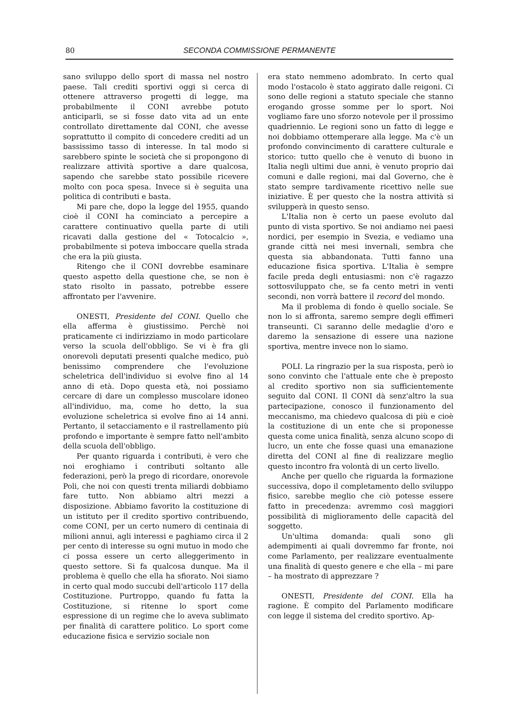80 SECONDA COMMISSIONE PERMANENTE
sano sviluppo dello sport di massa nel nostro paese. Tali crediti sportivi oggi si cerca di ottenere attraverso progetti di legge, ma probabilmente il CONI avrebbe potuto anticiparli, se si fosse dato vita ad un ente controllato direttamente dal CONI, che avesse soprattutto il compito di concedere crediti ad un bassissimo tasso di interesse. In tal modo si sarebbero spinte le società che si propongono di realizzare attività sportive a dare qualcosa, sapendo che sarebbe stato possibile ricevere molto con poca spesa. Invece si è seguita una politica di contributi e basta.
Mi pare che, dopo la legge del 1955, quando cioè il CONI ha cominciato a percepire a carattere continuativo quella parte di utili ricavati dalla gestione del « Totocalcio », probabilmente si poteva imboccare quella strada che era la più giusta.
Ritengo che il CONI dovrebbe esaminare questo aspetto della questione che, se non è stato risolto in passato, potrebbe essere affrontato per l'avvenire.
ONESTI, Presidente del CONI. Quello che ella afferma è giustissimo. Perchè noi praticamente ci indirizziamo in modo particolare verso la scuola dell'obbligo. Se vi è fra gli onorevoli deputati presenti qualche medico, può benissimo comprendere che l'evoluzione scheletrica dell'individuo si evolve fino al 14 anno di età. Dopo questa età, noi possiamo cercare di dare un complesso muscolare idoneo all'individuo, ma, come ho detto, la sua evoluzione scheletrica si evolve fino ai 14 anni. Pertanto, il setacciamento e il rastrellamento più profondo e importante è sempre fatto nell'ambito della scuola dell'obbligo.
Per quanto riguarda i contributi, è vero che noi eroghiamo i contributi soltanto alle federazioni, però la prego di ricordare, onorevole Poli, che noi con questi trenta miliardi dobbiamo fare tutto. Non abbiamo altri mezzi a disposizione. Abbiamo favorito la costituzione di un istituto per il credito sportivo contribuendo, come CONI, per un certo numero di centinaia di milioni annui, agli interessi e paghiamo circa il 2 per cento di interesse su ogni mutuo in modo che ci possa essere un certo alleggerimento in questo settore. Si fa qualcosa dunque. Ma il problema è quello che ella ha sfiorato. Noi siamo in certo qual modo succubi dell'articolo 117 della Costituzione. Purtroppo, quando fu fatta la Costituzione, si ritenne lo sport come espressione di un regime che lo aveva sublimato per finalità di carattere politico. Lo sport come educazione fisica e servizio sociale non
era stato nemmeno adombrato. In certo qual modo l'ostacolo è stato aggirato dalle reigoni. Ci sono delle regioni a statuto speciale che stanno erogando grosse somme per lo sport. Noi vogliamo fare uno sforzo notevole per il prossimo quadriennio. Le regioni sono un fatto di legge e noi dobbiamo ottemperare alla legge. Ma c'è un profondo convincimento di carattere culturale e storico: tutto quello che è venuto di buono in Italia negli ultimi due anni, è venuto proprio dai comuni e dalle regioni, mai dal Governo, che è stato sempre tardivamente ricettivo nelle sue iniziative. È per questo che la nostra attività si svilupperà in questo senso.
L'Italia non è certo un paese evoluto dal punto di vista sportivo. Se noi andiamo nei paesi nordici, per esempio in Svezia, e vediamo una grande città nei mesi invernali, sembra che questa sia abbandonata. Tutti fanno una educazione fisica sportiva. L'Italia è sempre facile preda degli entusiasmi: non c'è ragazzo sottosviluppato che, se fa cento metri in venti secondi, non vorrà battere il record del mondo.
Ma il problema di fondo è quello sociale. Se non lo si affronta, saremo sempre degli effimeri transeunti. Ci saranno delle medaglie d'oro e daremo la sensazione di essere una nazione sportiva, mentre invece non lo siamo.
POLI. La ringrazio per la sua risposta, però io sono convinto che l'attuale ente che è preposto al credito sportivo non sia sufficientemente seguito dal CONI. Il CONI dà senz'altro la sua partecipazione, conosco il funzionamento del meccanismo, ma chiedevo qualcosa di più e cioè la costituzione di un ente che si proponesse questa come unica finalità, senza alcuno scopo di lucro, un ente che fosse quasi una emanazione diretta del CONI al fine di realizzare meglio questo incontro fra volontà di un certo livello.
Anche per quello che riguarda la formazione successiva, dopo il completamento dello sviluppo fisico, sarebbe meglio che ciò potesse essere fatto in precedenza: avremmo così maggiori possibilità di miglioramento delle capacità del soggetto.
Un'ultima domanda: quali sono gli adempimenti ai quali dovremmo far fronte, noi come Parlamento, per realizzare eventualmente una finalità di questo genere e che ella – mi pare – ha mostrato di apprezzare ?
ONESTI, Presidente del CONI. Ella ha ragione. È compito del Parlamento modificare con legge il sistema del credito sportivo. Ap-